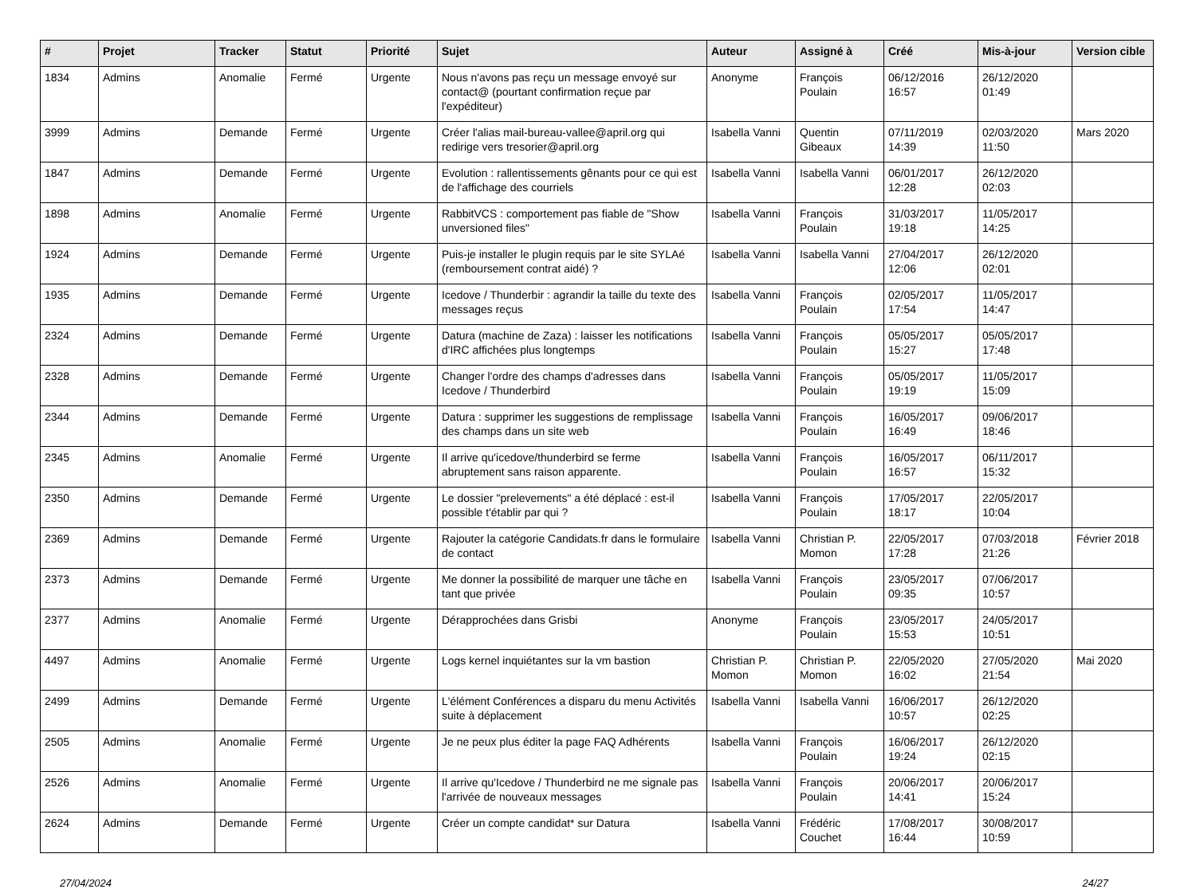| # | Projet | Tracker | Statut | Priorité | Sujet | Auteur | Assigné à | Créé | Mis-à-jour | Version cible |
| --- | --- | --- | --- | --- | --- | --- | --- | --- | --- | --- |
| 1834 | Admins | Anomalie | Fermé | Urgente | Nous n'avons pas reçu un message envoyé sur contact@ (pourtant confirmation reçue par l'expéditeur) | Anonyme | François Poulain | 06/12/2016 16:57 | 26/12/2020 01:49 | |
| 3999 | Admins | Demande | Fermé | Urgente | Créer l'alias mail-bureau-vallee@april.org qui redirige vers tresorier@april.org | Isabella Vanni | Quentin Gibeaux | 07/11/2019 14:39 | 02/03/2020 11:50 | Mars 2020 |
| 1847 | Admins | Demande | Fermé | Urgente | Evolution : rallentissements gênants pour ce qui est de l'affichage des courriels | Isabella Vanni | Isabella Vanni | 06/01/2017 12:28 | 26/12/2020 02:03 | |
| 1898 | Admins | Anomalie | Fermé | Urgente | RabbitVCS : comportement pas fiable de "Show unversioned files" | Isabella Vanni | François Poulain | 31/03/2017 19:18 | 11/05/2017 14:25 | |
| 1924 | Admins | Demande | Fermé | Urgente | Puis-je installer le plugin requis par le site SYLAé (remboursement contrat aidé) ? | Isabella Vanni | Isabella Vanni | 27/04/2017 12:06 | 26/12/2020 02:01 | |
| 1935 | Admins | Demande | Fermé | Urgente | Icedove / Thunderbir : agrandir la taille du texte des messages reçus | Isabella Vanni | François Poulain | 02/05/2017 17:54 | 11/05/2017 14:47 | |
| 2324 | Admins | Demande | Fermé | Urgente | Datura (machine de Zaza) : laisser les notifications d'IRC affichées plus longtemps | Isabella Vanni | François Poulain | 05/05/2017 15:27 | 05/05/2017 17:48 | |
| 2328 | Admins | Demande | Fermé | Urgente | Changer l'ordre des champs d'adresses dans Icedove / Thunderbird | Isabella Vanni | François Poulain | 05/05/2017 19:19 | 11/05/2017 15:09 | |
| 2344 | Admins | Demande | Fermé | Urgente | Datura : supprimer les suggestions de remplissage des champs dans un site web | Isabella Vanni | François Poulain | 16/05/2017 16:49 | 09/06/2017 18:46 | |
| 2345 | Admins | Anomalie | Fermé | Urgente | Il arrive qu'icedove/thunderbird se ferme abruptement sans raison apparente. | Isabella Vanni | François Poulain | 16/05/2017 16:57 | 06/11/2017 15:32 | |
| 2350 | Admins | Demande | Fermé | Urgente | Le dossier "prelevements" a été déplacé : est-il possible t'établir par qui ? | Isabella Vanni | François Poulain | 17/05/2017 18:17 | 22/05/2017 10:04 | |
| 2369 | Admins | Demande | Fermé | Urgente | Rajouter la catégorie Candidats.fr dans le formulaire de contact | Isabella Vanni | Christian P. Momon | 22/05/2017 17:28 | 07/03/2018 21:26 | Février 2018 |
| 2373 | Admins | Demande | Fermé | Urgente | Me donner la possibilité de marquer une tâche en tant que privée | Isabella Vanni | François Poulain | 23/05/2017 09:35 | 07/06/2017 10:57 | |
| 2377 | Admins | Anomalie | Fermé | Urgente | Dérapprochées dans Grisbi | Anonyme | François Poulain | 23/05/2017 15:53 | 24/05/2017 10:51 | |
| 4497 | Admins | Anomalie | Fermé | Urgente | Logs kernel inquiétantes sur la vm bastion | Christian P. Momon | Christian P. Momon | 22/05/2020 16:02 | 27/05/2020 21:54 | Mai 2020 |
| 2499 | Admins | Demande | Fermé | Urgente | L'élément Conférences a disparu du menu Activités suite à déplacement | Isabella Vanni | Isabella Vanni | 16/06/2017 10:57 | 26/12/2020 02:25 | |
| 2505 | Admins | Anomalie | Fermé | Urgente | Je ne peux plus éditer la page FAQ Adhérents | Isabella Vanni | François Poulain | 16/06/2017 19:24 | 26/12/2020 02:15 | |
| 2526 | Admins | Anomalie | Fermé | Urgente | Il arrive qu'Icedove / Thunderbird ne me signale pas l'arrivée de nouveaux messages | Isabella Vanni | François Poulain | 20/06/2017 14:41 | 20/06/2017 15:24 | |
| 2624 | Admins | Demande | Fermé | Urgente | Créer un compte candidat* sur Datura | Isabella Vanni | Frédéric Couchet | 17/08/2017 16:44 | 30/08/2017 10:59 | |
27/04/2024 24/27